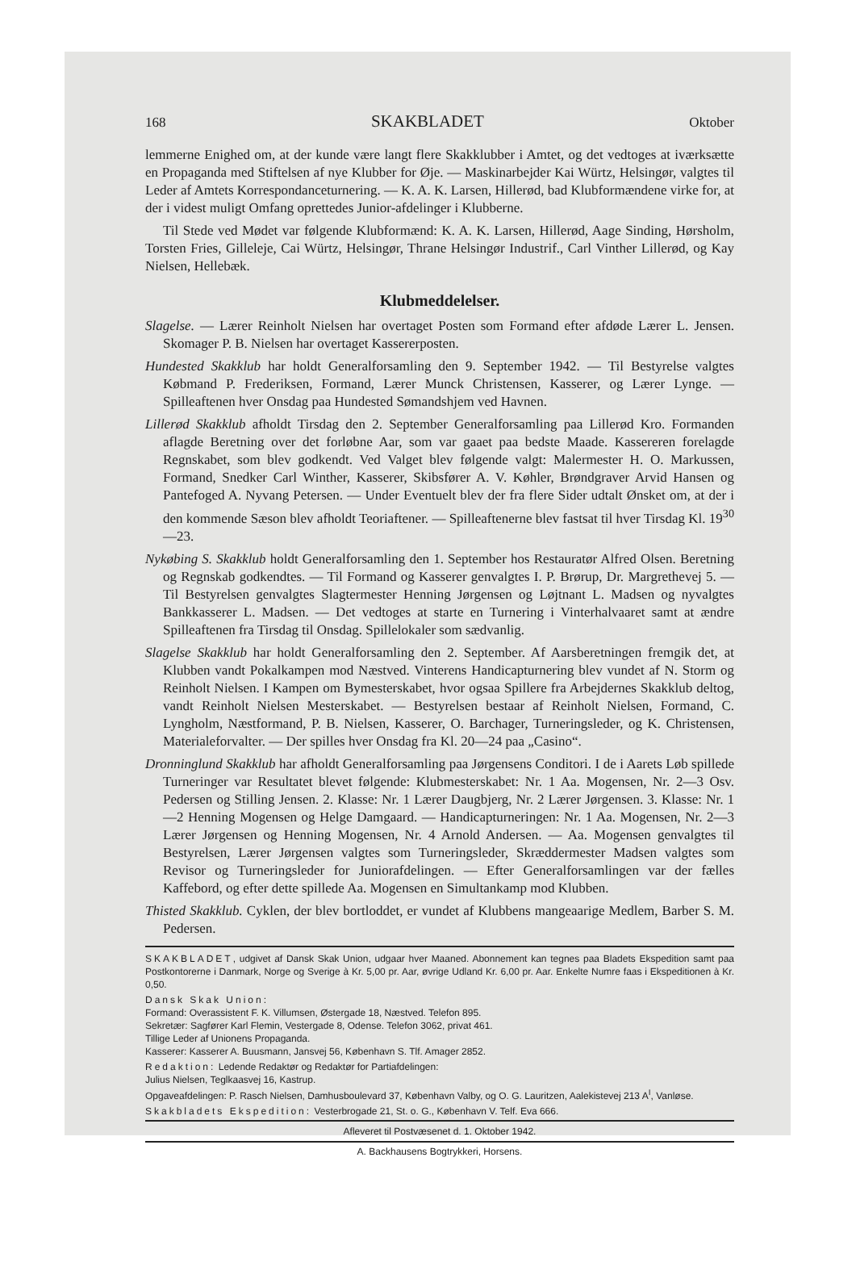168 SKAKBLADET Oktober
lemmerne Enighed om, at der kunde være langt flere Skakklubber i Amtet, og det vedtoges at iværksætte en Propaganda med Stiftelsen af nye Klubber for Øje. — Maskinarbejder Kai Würtz, Helsingør, valgtes til Leder af Amtets Korrespondanceturnering. — K. A. K. Larsen, Hillerød, bad Klubformændene virke for, at der i videst muligt Omfang oprettedes Junior-afdelinger i Klubberne.
Til Stede ved Mødet var følgende Klubformænd: K. A. K. Larsen, Hillerød, Aage Sinding, Hørsholm, Torsten Fries, Gilleleje, Cai Würtz, Helsingør, Thrane Helsingør Industrif., Carl Vinther Lillerød, og Kay Nielsen, Hellebæk.
Klubmeddelelser.
Slagelse. — Lærer Reinholt Nielsen har overtaget Posten som Formand efter afdøde Lærer L. Jensen. Skomager P. B. Nielsen har overtaget Kassererposten.
Hundested Skakklub har holdt Generalforsamling den 9. September 1942. — Til Bestyrelse valgtes Købmand P. Frederiksen, Formand, Lærer Munck Christensen, Kasserer, og Lærer Lynge. — Spilleaftenen hver Onsdag paa Hundested Sømandshjem ved Havnen.
Lillerød Skakklub afholdt Tirsdag den 2. September Generalforsamling paa Lillerød Kro. Formanden aflagde Beretning over det forløbne Aar, som var gaaet paa bedste Maade. Kassereren forelagde Regnskabet, som blev godkendt. Ved Valget blev følgende valgt: Malermester H. O. Markussen, Formand, Snedker Carl Winther, Kasserer, Skibsfører A. V. Køhler, Brøndgraver Arvid Hansen og Pantefoged A. Nyvang Petersen. — Under Eventuelt blev der fra flere Sider udtalt Ønsket om, at der i den kommende Sæson blev afholdt Teoriaftener. — Spilleaftenerne blev fastsat til hver Tirsdag Kl. 19<sup>30</sup>—23.
Nykøbing S. Skakklub holdt Generalforsamling den 1. September hos Restauratør Alfred Olsen. Beretning og Regnskab godkendtes. — Til Formand og Kasserer genvalgtes I. P. Brørup, Dr. Margrethevej 5. — Til Bestyrelsen genvalgtes Slagtermester Henning Jørgensen og Løjtnant L. Madsen og nyvalgtes Bankkasserer L. Madsen. — Det vedtoges at starte en Turnering i Vinterhalvaaret samt at ændre Spilleaftenen fra Tirsdag til Onsdag. Spillelokaler som sædvanlig.
Slagelse Skakklub har holdt Generalforsamling den 2. September. Af Aarsberetningen fremgik det, at Klubben vandt Pokalkampen mod Næstved. Vinterens Handicapturnering blev vundet af N. Storm og Reinholt Nielsen. I Kampen om Bymesterskabet, hvor ogsaa Spillere fra Arbejdernes Skakklub deltog, vandt Reinholt Nielsen Mesterskabet. — Bestyrelsen bestaar af Reinholt Nielsen, Formand, C. Lyngholm, Næstformand, P. B. Nielsen, Kasserer, O. Barchager, Turneringsleder, og K. Christensen, Materialeforvalter. — Der spilles hver Onsdag fra Kl. 20—24 paa „Casino“.
Dronninglund Skakklub har afholdt Generalforsamling paa Jørgensens Conditori. I de i Aarets Løb spillede Turneringer var Resultatet blevet følgende: Klubmesterskabet: Nr. 1 Aa. Mogensen, Nr. 2—3 Osv. Pedersen og Stilling Jensen. 2. Klasse: Nr. 1 Lærer Daugbjerg, Nr. 2 Lærer Jørgensen. 3. Klasse: Nr. 1—2 Henning Mogensen og Helge Damgaard. — Handicapturneringen: Nr. 1 Aa. Mogensen, Nr. 2—3 Lærer Jørgensen og Henning Mogensen, Nr. 4 Arnold Andersen. — Aa. Mogensen genvalgtes til Bestyrelsen, Lærer Jørgensen valgtes som Turneringsleder, Skræddermester Madsen valgtes som Revisor og Turneringsleder for Juniorafdelingen. — Efter Generalforsamlingen var der fælles Kaffebord, og efter dette spillede Aa. Mogensen en Simultankamp mod Klubben.
Thisted Skakklub. Cyklen, der blev bortloddet, er vundet af Klubbens mangeaarige Medlem, Barber S. M. Pedersen.
SKAKBLADET, udgivet af Dansk Skak Union, udgaar hver Maaned. Abonnement kan tegnes paa Bladets Ekspedition samt paa Postkontorerne i Danmark, Norge og Sverige à Kr. 5,00 pr. Aar, øvrige Udland Kr. 6,00 pr. Aar. Enkelte Numre faas i Ekspeditionen à Kr. 0,50.
Dansk Skak Union:
Formand: Overassistent F. K. Villumsen, Østergade 18, Næstved. Telefon 895.
Sekretær: Sagfører Karl Flemin, Vestergade 8, Odense. Telefon 3062, privat 461.
Tillige Leder af Unionens Propaganda.
Kasserer: Kasserer A. Buusmann, Jansvej 56, København S. Tlf. Amager 2852.
Redaktion: Ledende Redaktør og Redaktør for Partiafdelingen:
Julius Nielsen, Teglkaasvej 16, Kastrup.
Opgaveafdelingen: P. Rasch Nielsen, Damhusboulevard 37, København Valby, og O. G. Lauritzen, Aalekistevej 213 A<sup>I</sup>, Vanløse.
Skakbladets Ekspedition: Vesterbrogade 21, St. o. G., København V. Telf. Eva 666.
Afleveret til Postvæsenet d. 1. Oktober 1942.
A. Backhausens Bogtrykkeri, Horsens.